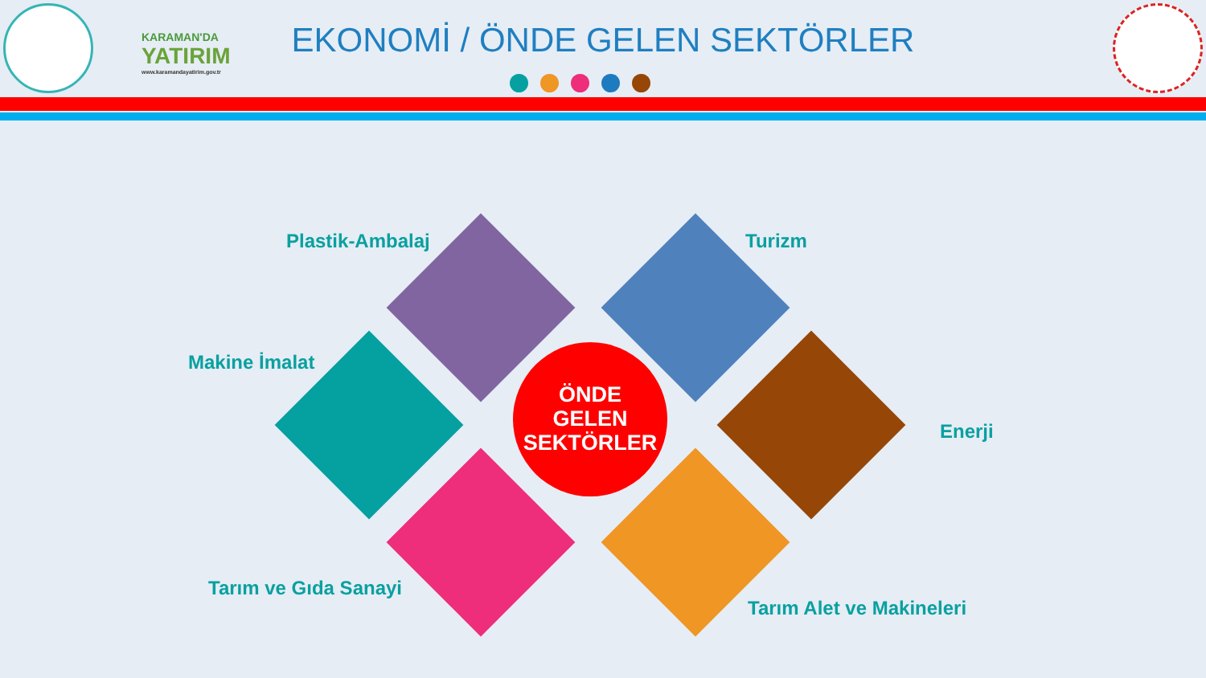KARAMAN'DA
YATIRIM
www.karamandayatirim.gov.tr
EKONOMİ / ÖNDE GELEN SEKTÖRLER
Plastik-Ambalaj Turizm
Makine İmalat
Enerji
Tarım ve Gıda Sanayi
Tarım Alet ve Makineleri
ÖNDE
GELEN
SEKTÖRLER